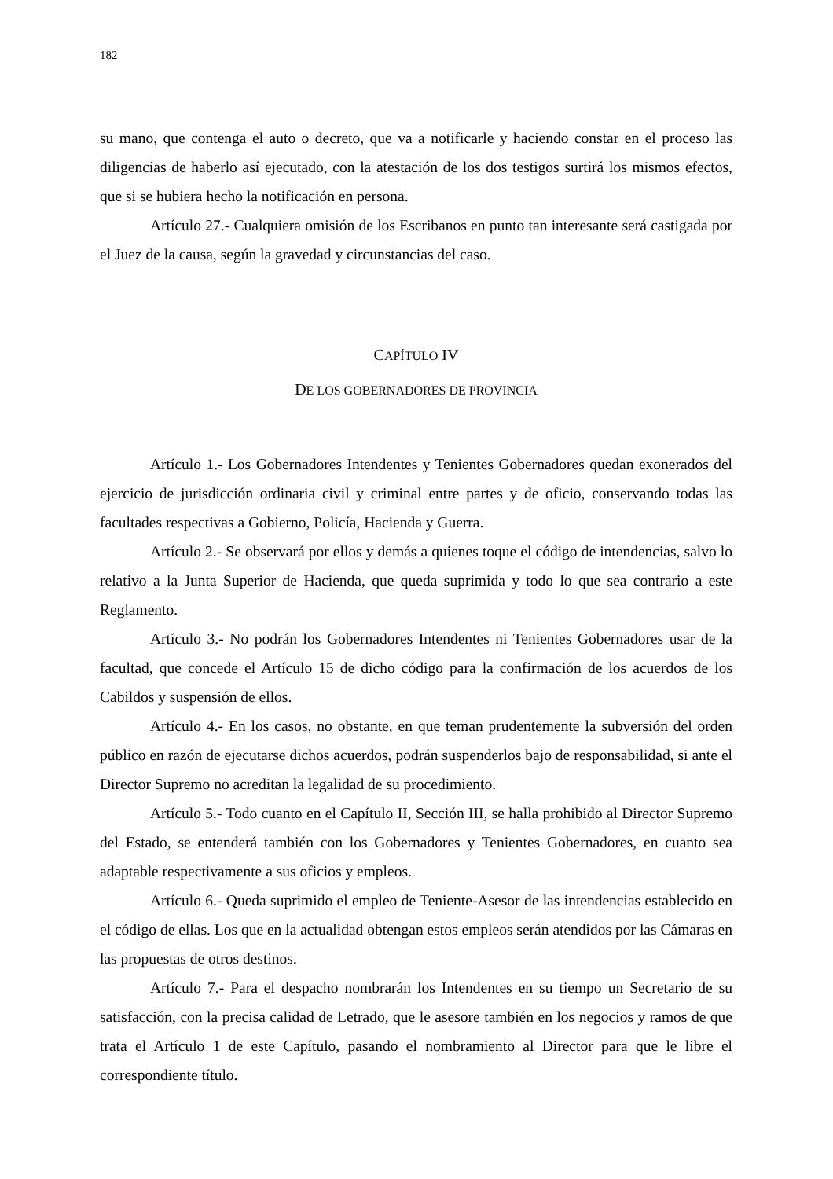182
su mano, que contenga el auto o decreto, que va a notificarle y haciendo constar en el proceso las diligencias de haberlo así ejecutado, con la atestación de los dos testigos surtirá los mismos efectos, que si se hubiera hecho la notificación en persona.
Artículo 27.- Cualquiera omisión de los Escribanos en punto tan interesante será castigada por el Juez de la causa, según la gravedad y circunstancias del caso.
CAPÍTULO IV
DE LOS GOBERNADORES DE PROVINCIA
Artículo 1.- Los Gobernadores Intendentes y Tenientes Gobernadores quedan exonerados del ejercicio de jurisdicción ordinaria civil y criminal entre partes y de oficio, conservando todas las facultades respectivas a Gobierno, Policía, Hacienda y Guerra.
Artículo 2.- Se observará por ellos y demás a quienes toque el código de intendencias, salvo lo relativo a la Junta Superior de Hacienda, que queda suprimida y todo lo que sea contrario a este Reglamento.
Artículo 3.- No podrán los Gobernadores Intendentes ni Tenientes Gobernadores usar de la facultad, que concede el Artículo 15 de dicho código para la confirmación de los acuerdos de los Cabildos y suspensión de ellos.
Artículo 4.- En los casos, no obstante, en que teman prudentemente la subversión del orden público en razón de ejecutarse dichos acuerdos, podrán suspenderlos bajo de responsabilidad, si ante el Director Supremo no acreditan la legalidad de su procedimiento.
Artículo 5.- Todo cuanto en el Capítulo II, Sección III, se halla prohibido al Director Supremo del Estado, se entenderá también con los Gobernadores y Tenientes Gobernadores, en cuanto sea adaptable respectivamente a sus oficios y empleos.
Artículo 6.- Queda suprimido el empleo de Teniente-Asesor de las intendencias establecido en el código de ellas. Los que en la actualidad obtengan estos empleos serán atendidos por las Cámaras en las propuestas de otros destinos.
Artículo 7.- Para el despacho nombrarán los Intendentes en su tiempo un Secretario de su satisfacción, con la precisa calidad de Letrado, que le asesore también en los negocios y ramos de que trata el Artículo 1 de este Capítulo, pasando el nombramiento al Director para que le libre el correspondiente título.